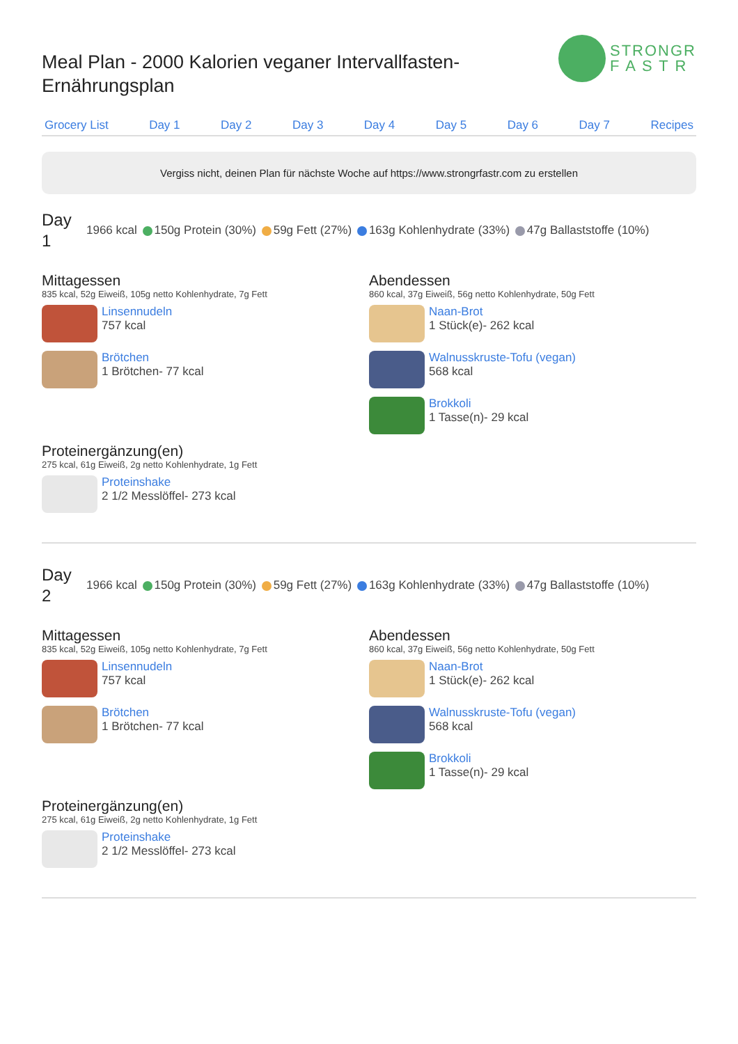Meal Plan - 2000 Kalorien veganer Intervallfasten-Ernährungsplan
STRONGR
F A S T R
Grocery List Day 1 Day 2 Day 3 Day 4 Day 5 Day 6 Day 7 Recipes
Vergiss nicht, deinen Plan für nächste Woche auf https://www.strongrfastr.com zu erstellen
Day 1
1966 kcal 150g Protein (30%) 59g Fett (27%) 163g Kohlenhydrate (33%) 47g Ballaststoffe (10%)
Mittagessen
835 kcal, 52g Eiweiß, 105g netto Kohlenhydrate, 7g Fett
Linsennudeln
757 kcal
Brötchen
1 Brötchen- 77 kcal
Abendessen
860 kcal, 37g Eiweiß, 56g netto Kohlenhydrate, 50g Fett
Naan-Brot
1 Stück(e)- 262 kcal
Walnusskruste-Tofu (vegan)
568 kcal
Brokkoli
1 Tasse(n)- 29 kcal
Proteinergänzung(en)
275 kcal, 61g Eiweiß, 2g netto Kohlenhydrate, 1g Fett
Proteinshake
2 1/2 Messlöffel- 273 kcal
Day 2
1966 kcal 150g Protein (30%) 59g Fett (27%) 163g Kohlenhydrate (33%) 47g Ballaststoffe (10%)
Mittagessen
835 kcal, 52g Eiweiß, 105g netto Kohlenhydrate, 7g Fett
Linsennudeln
757 kcal
Brötchen
1 Brötchen- 77 kcal
Abendessen
860 kcal, 37g Eiweiß, 56g netto Kohlenhydrate, 50g Fett
Naan-Brot
1 Stück(e)- 262 kcal
Walnusskruste-Tofu (vegan)
568 kcal
Brokkoli
1 Tasse(n)- 29 kcal
Proteinergänzung(en)
275 kcal, 61g Eiweiß, 2g netto Kohlenhydrate, 1g Fett
Proteinshake
2 1/2 Messlöffel- 273 kcal